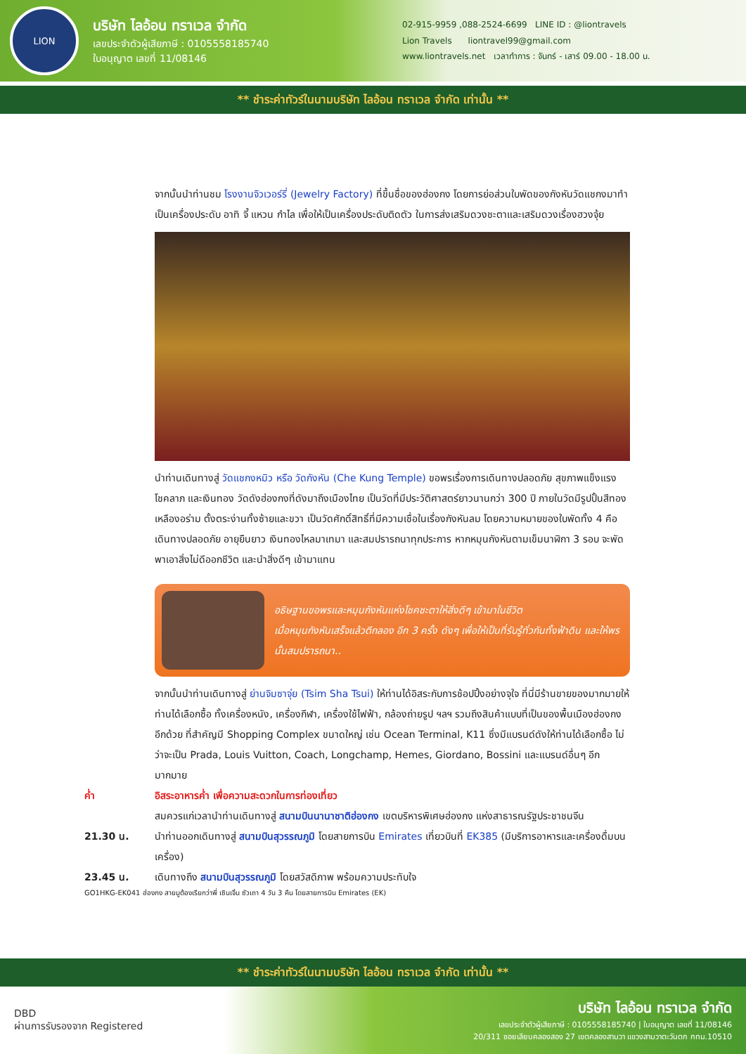LION
บริษัท ไลอ้อน ทราเวล จำกัด
เลขประจำตัวผู้เสียภาษี : 0105558185740
ใบอนุญาต เลขที่ 11/08146
02-915-9959 ,088-2524-6699 LINE ID : @liontravels
Lion Travels liontravel99@gmail.com
www.liontravels.net เวลาทำการ : จันทร์ - เสาร์ 09.00 - 18.00 น.
** ชำระค่าทัวร์ในนามบริษัท ไลอ้อน ทราเวล จำกัด เท่านั้น **
จากนั้นนำท่านชม โรงงานจิวเวอร์รี่ (Jewelry Factory) ที่ขึ้นชื่อของฮ่องกง โดยการย่อส่วนใบพัดของกังหันวัดแชกงมาทำเป็นเครื่องประดับ อาทิ จี้ แหวน กำไล เพื่อให้เป็นเครื่องประดับติดตัว ในการส่งเสริมดวงชะตาและเสริมดวงเรื่องฮวงจุ้ย
นำท่านเดินทางสู่ วัดแชกงหมิว หรือ วัดกังหัน (Che Kung Temple) ขอพรเรื่องการเดินทางปลอดภัย สุขภาพแข็งแรง โชคลาภ และเงินทอง วัดดังฮ่องกงที่ดังมาถึงเมืองไทย เป็นวัดที่มีประวัติศาสตร์ยาวนานกว่า 300 ปี ภายในวัดมีรูปปั้นสีทองเหลืองอร่าม ตั้งตระง่านทั้งซ้ายและขวา เป็นวัดศักดิ์สิทธิ์ที่มีความเชื่อในเรื่องกังหันลม โดยความหมายของใบพัดทั้ง 4 คือ เดินทางปลอดภัย อายุยืนยาว เงินทองไหลมาเทมา และสมปรารถนาทุกประการ หากหมุนกังหันตามเข็มนาฬิกา 3 รอบ จะพัดพาเอาสิ่งไม่ดีออกชีวิต และนำสิ่งดีๆ เข้ามาแทน
อธิษฐานขอพรและหมุนกังหันแห่งโชคชะตาให้สิ่งดีๆ เข้ามาในชีวิต
เมื่อหมุนกังหันเสร็จแล้วตีกลอง อีก 3 ครั้ง ดังๆ เพื่อให้เป็นที่รับรู้ทั่วกันทั้งฟ้าดิน และให้พรนั้นสมปรารถนา..
จากนั้นนำท่านเดินทางสู่ ย่านจิมซาจุ่ย (Tsim Sha Tsui) ให้ท่านได้อิสระกับการช้อปปิ้งอย่างจุใจ ที่นี่มีร้านขายของมากมายให้ท่านได้เลือกซื้อ ทั้งเครื่องหนัง, เครื่องกีฬา, เครื่องใช้ไฟฟ้า, กล้องถ่ายรูป ฯลฯ รวมถึงสินค้าแบบที่เป็นของพื้นเมืองฮ่องกงอีกด้วย ที่สำคัญมี Shopping Complex ขนาดใหญ่ เช่น Ocean Terminal, K11 ซึ่งมีแบรนด์ดังให้ท่านได้เลือกซื้อ ไม่ว่าจะเป็น Prada, Louis Vuitton, Coach, Longchamp, Hemes, Giordano, Bossini และแบรนด์อื่นๆ อีกมากมาย
ค่ำ อิสระอาหารค่ำ เพื่อความสะดวกในการท่องเที่ยว
สมควรแก่เวลานำท่านเดินทางสู่ สนามบินนานาชาติฮ่องกง เขตบริหารพิเศษฮ่องกง แห่งสาธารณรัฐประชาชนจีน
21.30 น. นำท่านออกเดินทางสู่ สนามบินสุวรรณภูมิ โดยสายการบิน Emirates เที่ยวบินที่ EK385 (มีบริการอาหารและเครื่องดื่มบนเครื่อง)
23.45 น. เดินทางถึง สนามบินสุวรรณภูมิ โดยสวัสดิภาพ พร้อมความประทับใจ
GO1HKG-EK041 ฮ่องกง สายมูต้องเรียกว่าพี่ เซินเจิ้น ซัวเถา 4 วัน 3 คืน โดยสายการบิน Emirates (EK)
** ชำระค่าทัวร์ในนามบริษัท ไลอ้อน ทราเวล จำกัด เท่านั้น **
DBD
ผ่านการรับรองจาก Registered
บริษัท ไลอ้อน ทราเวล จำกัด
เลขประจำตัวผู้เสียภาษี : 0105558185740 | ใบอนุญาต เลขที่ 11/08146
20/311 ซอยเลียบคลองสอง 27 เขตคลองสามวา แขวงสามวาตะวันตก กทม.10510